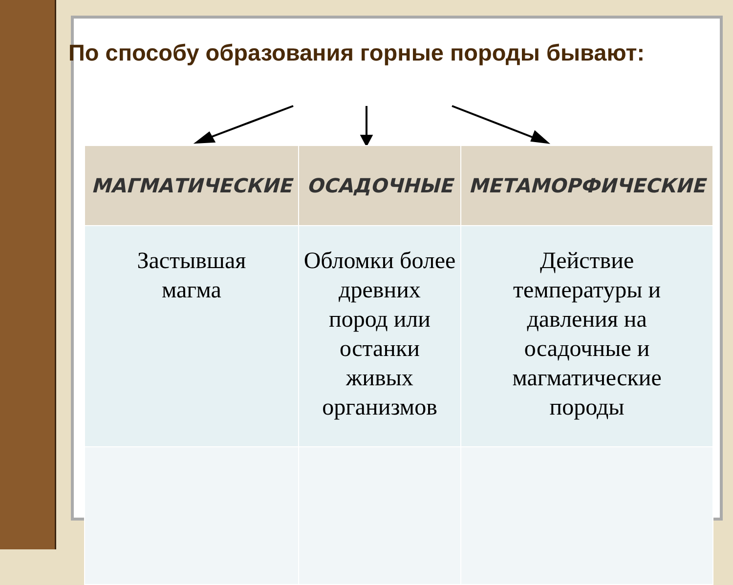По способу образования горные породы бывают:
| МАГМАТИЧЕСКИЕ | ОСАДОЧНЫЕ | МЕТАМОРФИЧЕСКИЕ |
| --- | --- | --- |
| Застывшая магма | Обломки более древних пород или останки живых организмов | Действие температуры и давления на осадочные и магматические породы |